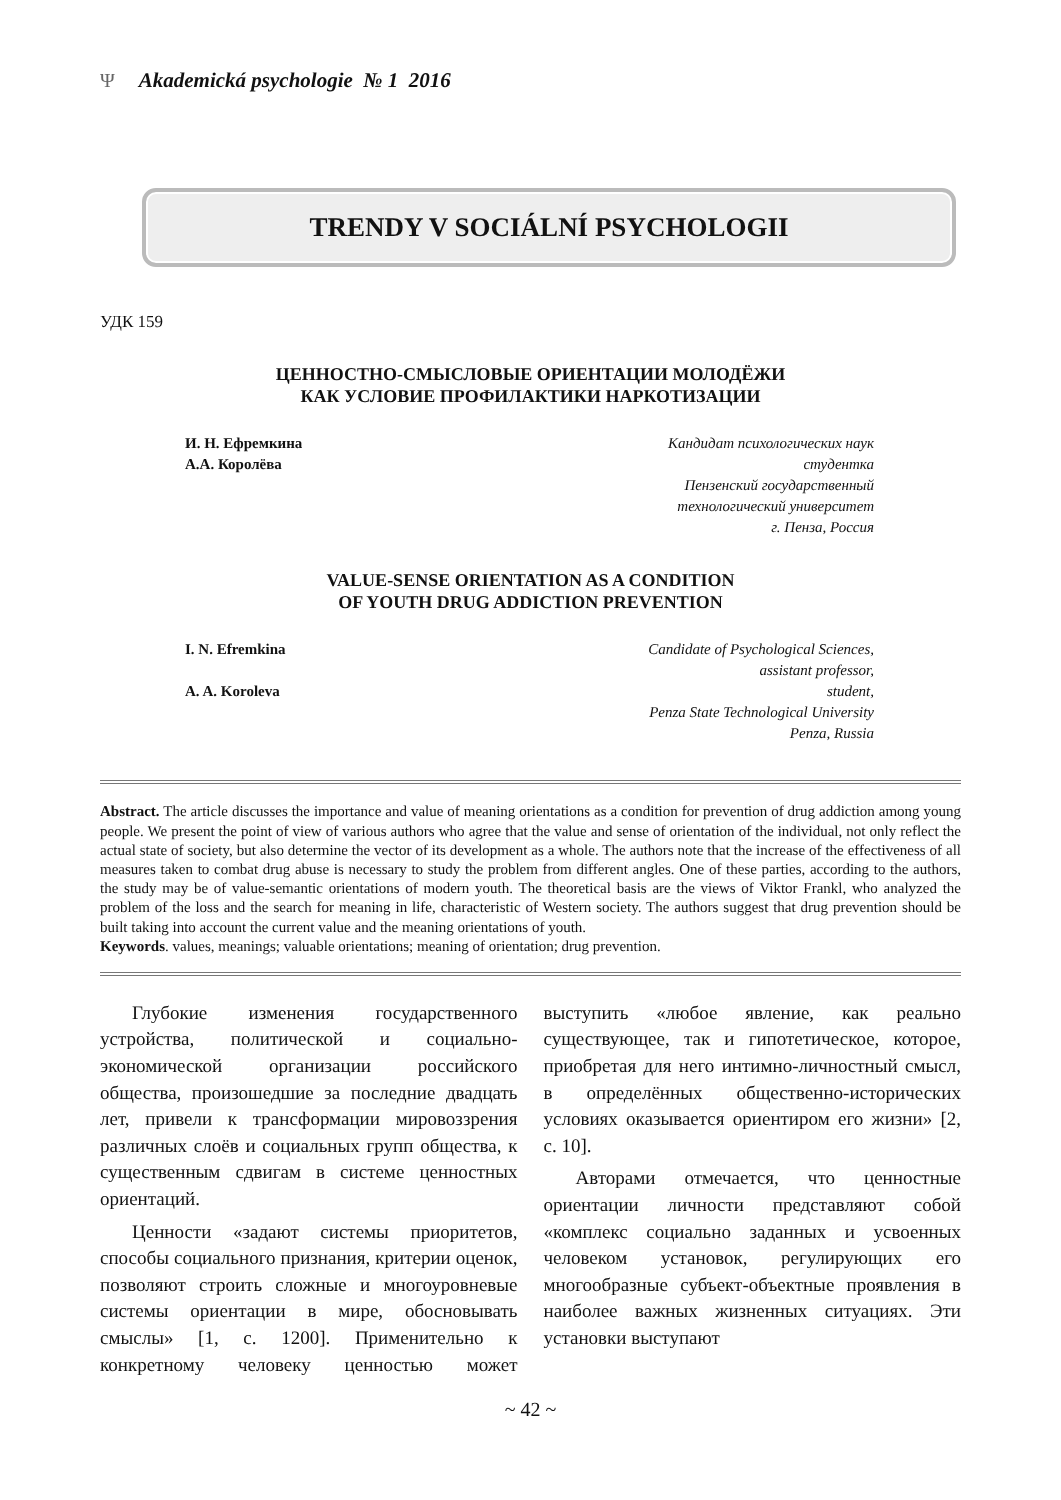Ψ Akademická psychologie № 1 2016
TRENDY V SOCIÁLNÍ PSYCHOLOGII
УДК 159
ЦЕННОСТНО-СМЫСЛОВЫЕ ОРИЕНТАЦИИ МОЛОДЁЖИ
КАК УСЛОВИЕ ПРОФИЛАКТИКИ НАРКОТИЗАЦИИ
И. Н. Ефремкина
А.А. Королёва
Кандидат психологических наук
студентка
Пензенский государственный
технологический университет
г. Пенза, Россия
VALUE-SENSE ORIENTATION AS A CONDITION
OF YOUTH DRUG ADDICTION PREVENTION
I. N. Efremkina
A. A. Koroleva
Candidate of Psychological Sciences,
assistant professor,
student,
Penza State Technological University
Penza, Russia
Abstract. The article discusses the importance and value of meaning orientations as a condition for prevention of drug addiction among young people. We present the point of view of various authors who agree that the value and sense of orientation of the individual, not only reflect the actual state of society, but also determine the vector of its development as a whole. The authors note that the increase of the effectiveness of all measures taken to combat drug abuse is necessary to study the problem from different angles. One of these parties, according to the authors, the study may be of value-semantic orientations of modern youth. The theoretical basis are the views of Viktor Frankl, who analyzed the problem of the loss and the search for meaning in life, characteristic of Western society. The authors suggest that drug prevention should be built taking into account the current value and the meaning orientations of youth.
Keywords. values, meanings; valuable orientations; meaning of orientation; drug prevention.
Глубокие изменения государственного устройства, политической и социально-экономической организации российского общества, произошедшие за последние двадцать лет, привели к трансформации мировоззрения различных слоёв и социальных групп общества, к существенным сдвигам в системе ценностных ориентаций.
Ценности «задают системы приоритетов, способы социального признания, критерии оценок, позволяют строить сложные и многоуровневые системы ориентации в мире, обосновывать смыслы» [1, с. 1200]. Применительно к конкретному человеку ценностью может выступить «любое явление, как реально существующее, так и гипотетическое, которое, приобретая для него интимно-личностный смысл, в определённых общественно-исторических условиях оказывается ориентиром его жизни» [2, с. 10].
Авторами отмечается, что ценностные ориентации личности представляют собой «комплекс социально заданных и усвоенных человеком установок, регулирующих его многообразные субъект-объектные проявления в наиболее важных жизненных ситуациях. Эти установки выступают
~ 42 ~